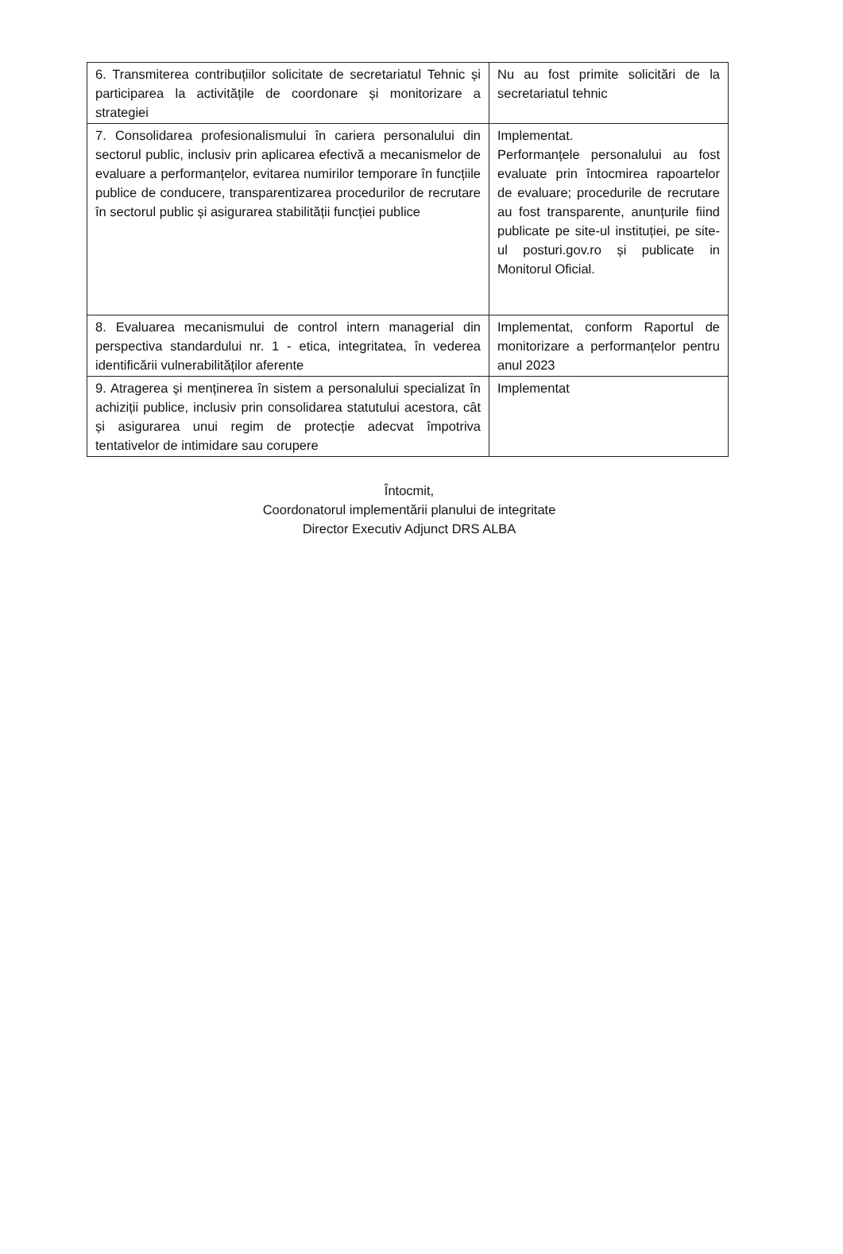| 6. Transmiterea contribuțiilor solicitate de secretariatul Tehnic și participarea la activitățile de coordonare și monitorizare a strategiei | Nu au fost primite solicitări de la secretariatul tehnic |
| 7. Consolidarea profesionalismului în cariera personalului din sectorul public, inclusiv prin aplicarea efectivă a mecanismelor de evaluare a performanțelor, evitarea numirilor temporare în funcțiile publice de conducere, transparentizarea procedurilor de recrutare în sectorul public și asigurarea stabilității funcției publice | Implementat. Performanțele personalului au fost evaluate prin întocmirea rapoartelor de evaluare; procedurile de recrutare au fost transparente, anunțurile fiind publicate pe site-ul instituției, pe site-ul posturi.gov.ro și publicate in Monitorul Oficial. |
| 8. Evaluarea mecanismului de control intern managerial din perspectiva standardului nr. 1 - etica, integritatea, în vederea identificării vulnerabilităților aferente | Implementat, conform Raportul de monitorizare a performanțelor pentru anul 2023 |
| 9. Atragerea și menținerea în sistem a personalului specializat în achiziții publice, inclusiv prin consolidarea statutului acestora, cât și asigurarea unui regim de protecție adecvat împotriva tentativelor de intimidare sau corupere | Implementat |
Întocmit,
Coordonatorul implementării planului de integritate
Director Executiv Adjunct DRS ALBA